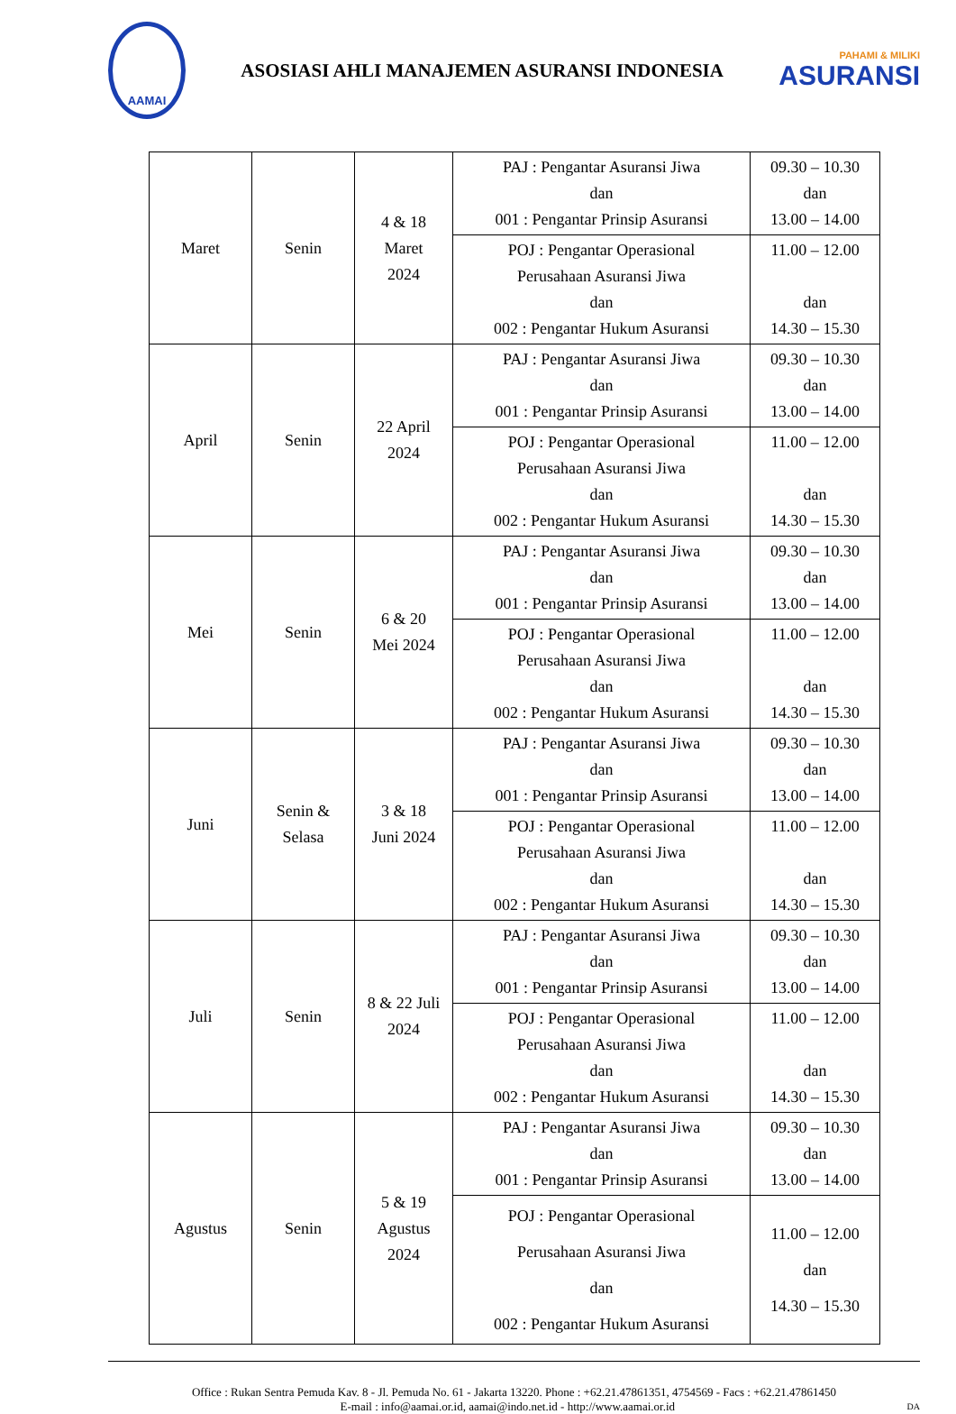AAMAI
ASOSIASI AHLI MANAJEMEN ASURANSI INDONESIA
PAHAMI & MILIKI
ASURANSI
| Maret | Senin | 4 & 18 Maret 2024 | PAJ : Pengantar Asuransi Jiwa dan 001 : Pengantar Prinsip Asuransi | 09.30 – 10.30 dan 13.00 – 14.00 |
| | | | POJ : Pengantar Operasional Perusahaan Asuransi Jiwa dan 002 : Pengantar Hukum Asuransi | 11.00 – 12.00 dan 14.30 – 15.30 |
| April | Senin | 22 April 2024 | PAJ : Pengantar Asuransi Jiwa dan 001 : Pengantar Prinsip Asuransi | 09.30 – 10.30 dan 13.00 – 14.00 |
| | | | POJ : Pengantar Operasional Perusahaan Asuransi Jiwa dan 002 : Pengantar Hukum Asuransi | 11.00 – 12.00 dan 14.30 – 15.30 |
| Mei | Senin | 6 & 20 Mei 2024 | PAJ : Pengantar Asuransi Jiwa dan 001 : Pengantar Prinsip Asuransi | 09.30 – 10.30 dan 13.00 – 14.00 |
| | | | POJ : Pengantar Operasional Perusahaan Asuransi Jiwa dan 002 : Pengantar Hukum Asuransi | 11.00 – 12.00 dan 14.30 – 15.30 |
| Juni | Senin & Selasa | 3 & 18 Juni 2024 | PAJ : Pengantar Asuransi Jiwa dan 001 : Pengantar Prinsip Asuransi | 09.30 – 10.30 dan 13.00 – 14.00 |
| | | | POJ : Pengantar Operasional Perusahaan Asuransi Jiwa dan 002 : Pengantar Hukum Asuransi | 11.00 – 12.00 dan 14.30 – 15.30 |
| Juli | Senin | 8 & 22 Juli 2024 | PAJ : Pengantar Asuransi Jiwa dan 001 : Pengantar Prinsip Asuransi | 09.30 – 10.30 dan 13.00 – 14.00 |
| | | | POJ : Pengantar Operasional Perusahaan Asuransi Jiwa dan 002 : Pengantar Hukum Asuransi | 11.00 – 12.00 dan 14.30 – 15.30 |
| Agustus | Senin | 5 & 19 Agustus 2024 | PAJ : Pengantar Asuransi Jiwa dan 001 : Pengantar Prinsip Asuransi | 09.30 – 10.30 dan 13.00 – 14.00 |
| | | | POJ : Pengantar Operasional Perusahaan Asuransi Jiwa dan 002 : Pengantar Hukum Asuransi | 11.00 – 12.00 dan 14.30 – 15.30 |
Office : Rukan Sentra Pemuda Kav. 8 - Jl. Pemuda No. 61 - Jakarta 13220. Phone : +62.21.47861351, 4754569 - Facs : +62.21.47861450
E-mail : info@aamai.or.id, aamai@indo.net.id - http://www.aamai.or.id DA